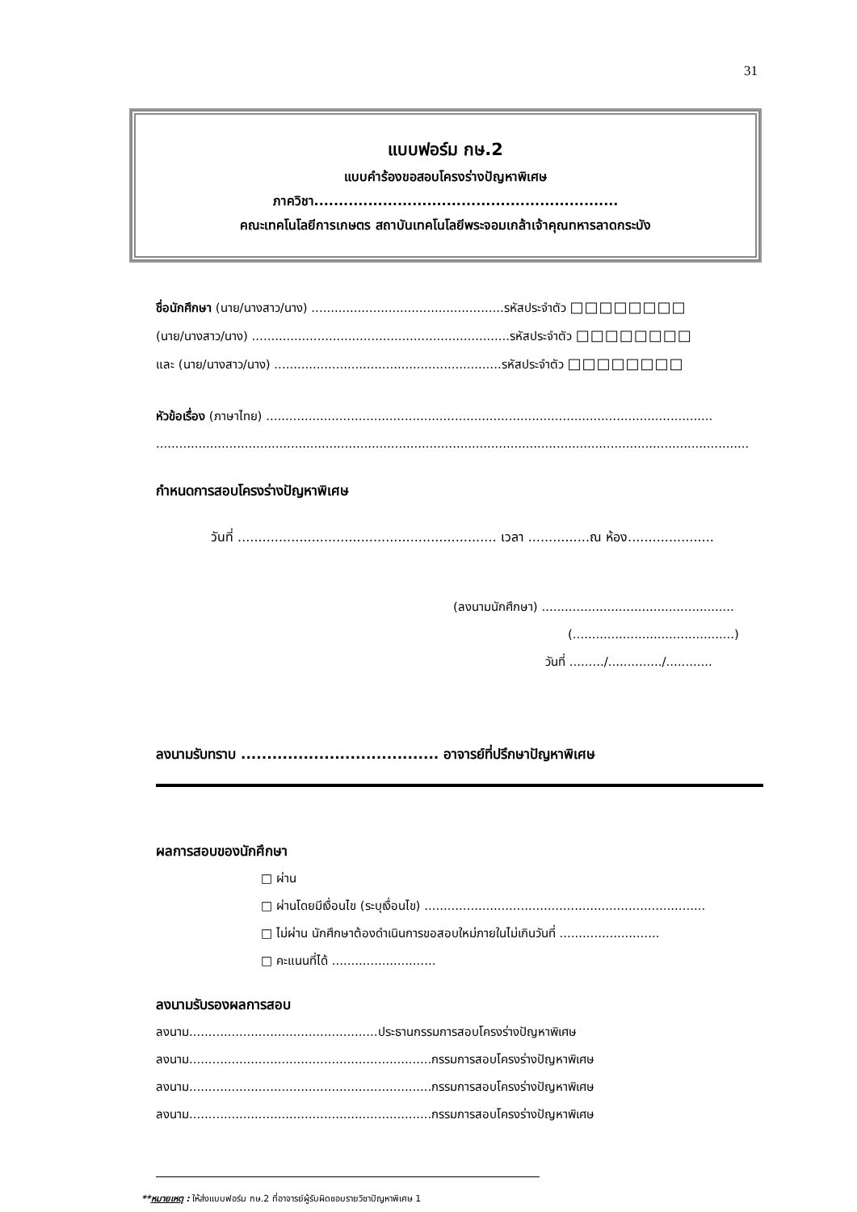31
แบบฟอร์ม กษ.2
แบบคำร้องขอสอบโครงร่างปัญหาพิเศษ
ภาควิชา..............................................................
คณะเทคโนโลยีการเกษตร สถาบันเทคโนโลยีพระจอมเกล้าเจ้าคุณทหารลาดกระบัง
ชื่อนักศึกษา (นาย/นางสาว/นาง) ..................................................รหัสประจำตัว □□□□□□□□
(นาย/นางสาว/นาง) ...................................................................รหัสประจำตัว □□□□□□□□
และ (นาย/นางสาว/นาง) ...........................................................รหัสประจำตัว □□□□□□□□
หัวข้อเรื่อง (ภาษาไทย) ....................................................................................................................
..........................................................................................................................................................
กำหนดการสอบโครงร่างปัญหาพิเศษ
วันที่ ............................................................... เวลา ...............ณ ห้อง.....................
(ลงนามนักศึกษา) ..................................................
(..........................................)
วันที่ ........./............../............
ลงนามรับทราบ ...................................... อาจารย์ที่ปรึกษาปัญหาพิเศษ
ผลการสอบของนักศึกษา
□ ผ่าน
□ ผ่านโดยมีเงื่อนไข (ระบุเงื่อนไข) .........................................................................
□ ไม่ผ่าน นักศึกษาต้องดำเนินการขอสอบใหม่ภายในไม่เกินวันที่ ..........................
□ คะแนนที่ได้ ...........................
ลงนามรับรองผลการสอบ
ลงนาม.................................................ประธานกรรมการสอบโครงร่างปัญหาพิเศษ
ลงนาม...............................................................กรรมการสอบโครงร่างปัญหาพิเศษ
ลงนาม...............................................................กรรมการสอบโครงร่างปัญหาพิเศษ
ลงนาม...............................................................กรรมการสอบโครงร่างปัญหาพิเศษ
**หมายเหตุ : ให้ส่งแบบฟอร์ม กษ.2 ที่อาจารย์ผู้รับผิดชอบรายวิชาปัญหาพิเศษ 1